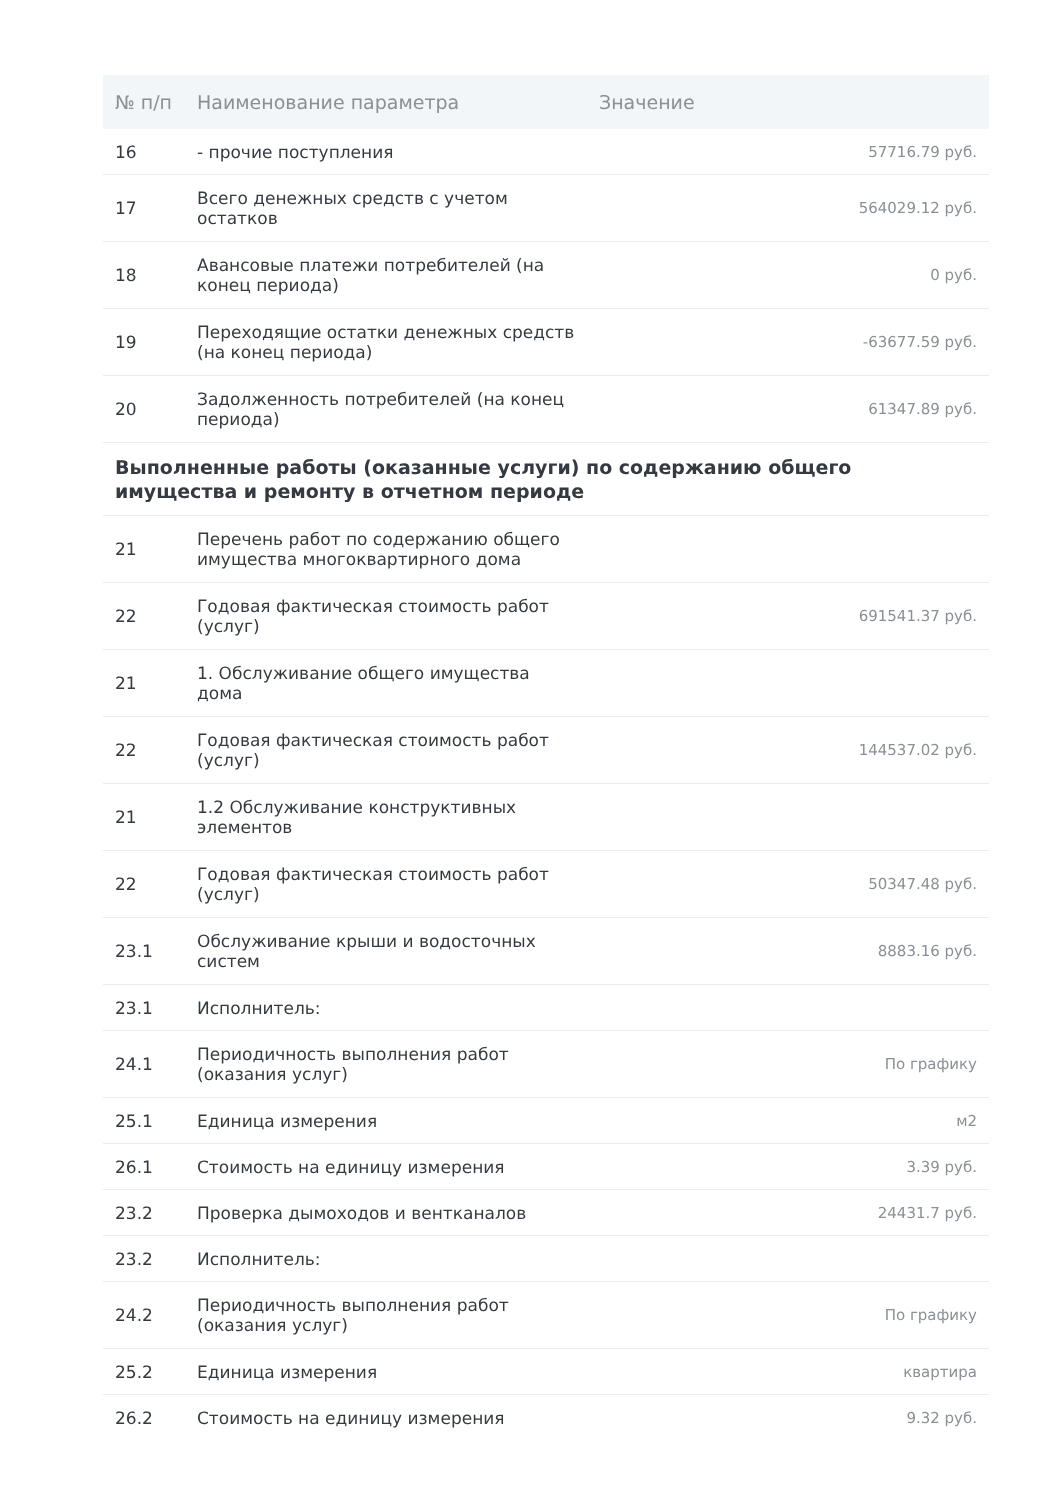| № п/п | Наименование параметра | Значение |
| --- | --- | --- |
| 16 | - прочие поступления | 57716.79 руб. |
| 17 | Всего денежных средств с учетом остатков | 564029.12 руб. |
| 18 | Авансовые платежи потребителей (на конец периода) | 0 руб. |
| 19 | Переходящие остатки денежных средств (на конец периода) | -63677.59 руб. |
| 20 | Задолженность потребителей (на конец периода) | 61347.89 руб. |
| Выполненные работы (оказанные услуги) по содержанию общего имущества и ремонту в отчетном периоде | | |
| 21 | Перечень работ по содержанию общего имущества многоквартирного дома | |
| 22 | Годовая фактическая стоимость работ (услуг) | 691541.37 руб. |
| 21 | 1. Обслуживание общего имущества дома | |
| 22 | Годовая фактическая стоимость работ (услуг) | 144537.02 руб. |
| 21 | 1.2 Обслуживание конструктивных элементов | |
| 22 | Годовая фактическая стоимость работ (услуг) | 50347.48 руб. |
| 23.1 | Обслуживание крыши и водосточных систем | 8883.16 руб. |
| 23.1 | Исполнитель: | |
| 24.1 | Периодичность выполнения работ (оказания услуг) | По графику |
| 25.1 | Единица измерения | м2 |
| 26.1 | Стоимость на единицу измерения | 3.39 руб. |
| 23.2 | Проверка дымоходов и вентканалов | 24431.7 руб. |
| 23.2 | Исполнитель: | |
| 24.2 | Периодичность выполнения работ (оказания услуг) | По графику |
| 25.2 | Единица измерения | квартира |
| 26.2 | Стоимость на единицу измерения | 9.32 руб. |